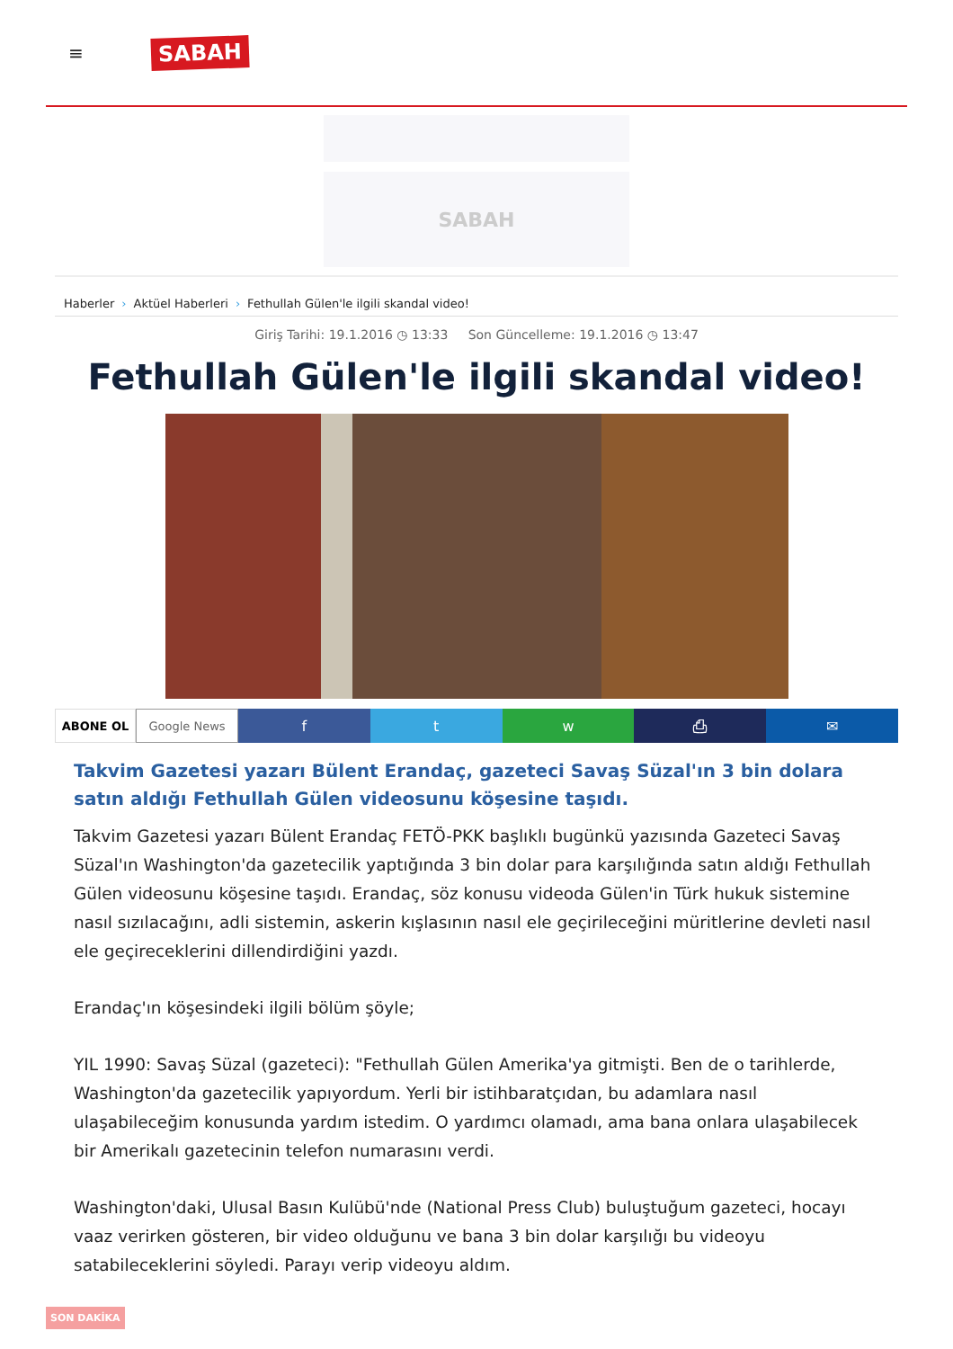≡
SABAH
SABAH
Haberler › Aktüel Haberleri › Fethullah Gülen'le ilgili skandal video!
Giriş Tarihi: 19.1.2016 ◷ 13:33 Son Güncelleme: 19.1.2016 ◷ 13:47
Fethullah Gülen'le ilgili skandal video!
ABONE OL Google News
f t w ⎙ ✉
Takvim Gazetesi yazarı Bülent Erandaç, gazeteci Savaş Süzal'ın 3 bin dolara satın aldığı Fethullah Gülen videosunu köşesine taşıdı.
Takvim Gazetesi yazarı Bülent Erandaç FETÖ-PKK başlıklı bugünkü yazısında Gazeteci Savaş Süzal'ın Washington'da gazetecilik yaptığında 3 bin dolar para karşılığında satın aldığı Fethullah Gülen videosunu köşesine taşıdı. Erandaç, söz konusu videoda Gülen'in Türk hukuk sistemine nasıl sızılacağını, adli sistemin, askerin kışlasının nasıl ele geçirileceğini müritlerine devleti nasıl ele geçireceklerini dillendirdiğini yazdı.
Erandaç'ın köşesindeki ilgili bölüm şöyle;
YIL 1990: Savaş Süzal (gazeteci): "Fethullah Gülen Amerika'ya gitmişti. Ben de o tarihlerde, Washington'da gazetecilik yapıyordum. Yerli bir istihbaratçıdan, bu adamlara nasıl ulaşabileceğim konusunda yardım istedim. O yardımcı olamadı, ama bana onlara ulaşabilecek bir Amerikalı gazetecinin telefon numarasını verdi.
Washington'daki, Ulusal Basın Kulübü'nde (National Press Club) buluştuğum gazeteci, hocayı vaaz verirken gösteren, bir video olduğunu ve bana 3 bin dolar karşılığı bu videoyu satabileceklerini söyledi. Parayı verip videoyu aldım.
SON DAKİKA